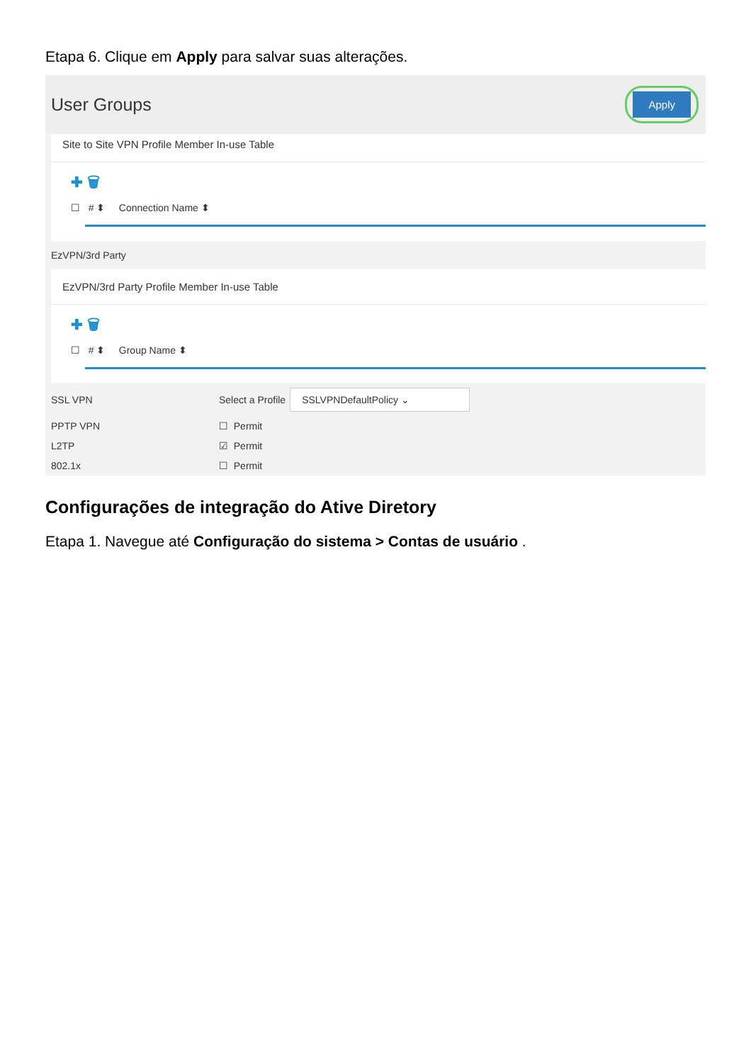Etapa 6. Clique em Apply para salvar suas alterações.
User Groups
Apply
Site to Site VPN Profile Member In-use Table
✚ 🗑
☐ # ⬍ Connection Name ⬍
EzVPN/3rd Party
EzVPN/3rd Party Profile Member In-use Table
✚ 🗑
☐ # ⬍ Group Name ⬍
SSL VPN Select a Profile SSLVPNDefaultPolicy ⌄
PPTP VPN ☐ Permit
L2TP ☑ Permit
802.1x ☐ Permit
Configurações de integração do Ative Diretory
Etapa 1. Navegue até Configuração do sistema > Contas de usuário .